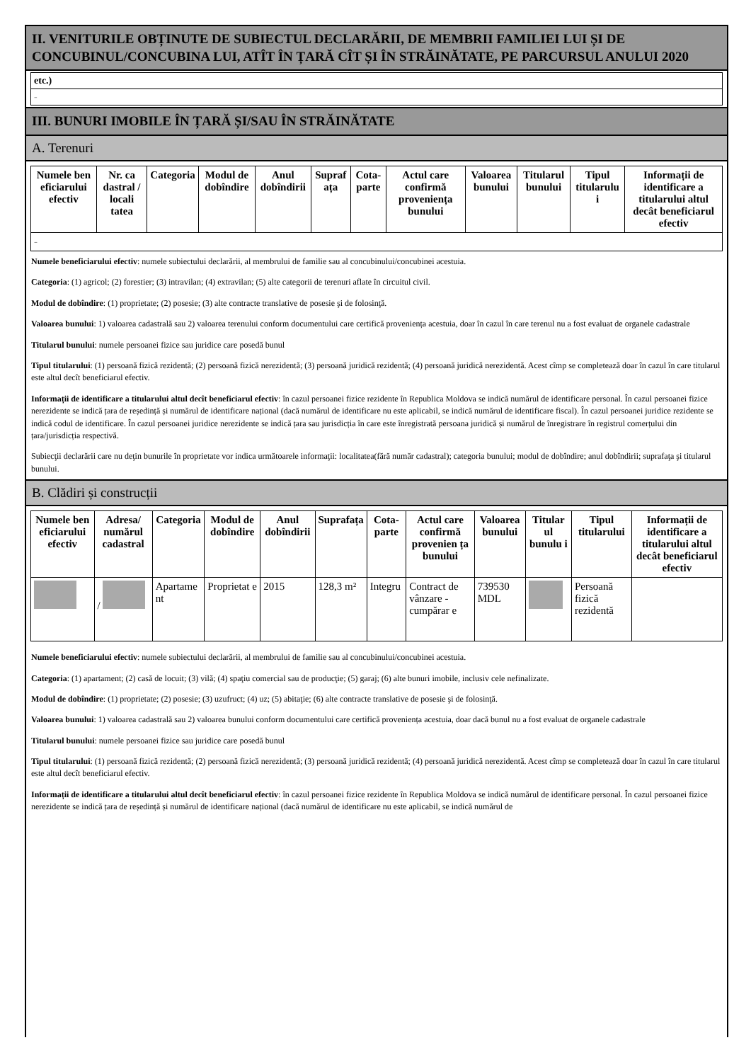II. VENITURILE OBȚINUTE DE SUBIECTUL DECLARĂRII, DE MEMBRII FAMILIEI LUI ȘI DE CONCUBINUL/CONCUBINA LUI, ATÎT ÎN ȚARĂ CÎT ȘI ÎN STRĂINĂTATE, PE PARCURSUL ANULUI 2020
etc.)
-
III. BUNURI IMOBILE ÎN ȚARĂ ȘI/SAU ÎN STRĂINĂTATE
A. Terenuri
| Numele ben eficiarului efectiv | Nr. ca dastral / locali tatea | Categoria | Modul de dobîndire | Anul dobîndirii | Supraf ața | Cota-parte | Actul care confirmă proveniența bunului | Valoarea bunului | Titularul bunului | Tipul titularulu i | Informații de identificare a titularului altul decât beneficiarul efectiv |
| --- | --- | --- | --- | --- | --- | --- | --- | --- | --- | --- | --- |
| - | | | | | | | | | | | |
Numele beneficiarului efectiv: numele subiectului declarării, al membrului de familie sau al concubinului/concubinei acestuia.
Categoria: (1) agricol; (2) forestier; (3) intravilan; (4) extravilan; (5) alte categorii de terenuri aflate în circuitul civil.
Modul de dobîndire: (1) proprietate; (2) posesie; (3) alte contracte translative de posesie şi de folosinţă.
Valoarea bunului: 1) valoarea cadastrală sau 2) valoarea terenului conform documentului care certifică proveniența acestuia, doar în cazul în care terenul nu a fost evaluat de organele cadastrale
Titularul bunului: numele persoanei fizice sau juridice care posedă bunul
Tipul titularului: (1) persoană fizică rezidentă; (2) persoană fizică nerezidentă; (3) persoană juridică rezidentă; (4) persoană juridică nerezidentă. Acest cîmp se completează doar în cazul în care titularul este altul decît beneficiarul efectiv.
Informații de identificare a titularului altul decît beneficiarul efectiv: în cazul persoanei fizice rezidente în Republica Moldova se indică numărul de identificare personal. În cazul persoanei fizice nerezidente se indică țara de reședință și numărul de identificare național (dacă numărul de identificare nu este aplicabil, se indică numărul de identificare fiscal). În cazul persoanei juridice rezidente se indică codul de identificare. În cazul persoanei juridice nerezidente se indică țara sau jurisdicția în care este înregistrată persoana juridică și numărul de înregistrare în registrul comerțului din țara/jurisdicția respectivă.
Subiecţii declarării care nu deţin bunurile în proprietate vor indica următoarele informaţii: localitatea(fără număr cadastral); categoria bunului; modul de dobîndire; anul dobîndirii; suprafaţa şi titularul bunului.
B. Clădiri și construcții
| Numele ben eficiarului efectiv | Adresa/ numărul cadastral | Categoria | Modul de dobîndire | Anul dobîndirii | Suprafața | Cota-parte | Actul care confirmă provenien ța bunului | Valoarea bunului | Titular ul bunulu i | Tipul titularului | Informații de identificare a titularului altul decât beneficiarul efectiv |
| --- | --- | --- | --- | --- | --- | --- | --- | --- | --- | --- | --- |
| | / | Apartame nt | Proprietat e | 2015 | 128,3 m² | Integru | Contract de vânzare -cumpărar e | 739530 MDL | | Persoană fizică rezidentă | |
Numele beneficiarului efectiv: numele subiectului declarării, al membrului de familie sau al concubinului/concubinei acestuia.
Categoria: (1) apartament; (2) casă de locuit; (3) vilă; (4) spaţiu comercial sau de producţie; (5) garaj; (6) alte bunuri imobile, inclusiv cele nefinalizate.
Modul de dobîndire: (1) proprietate; (2) posesie; (3) uzufruct; (4) uz; (5) abitaţie; (6) alte contracte translative de posesie şi de folosinţă.
Valoarea bunului: 1) valoarea cadastrală sau 2) valoarea bunului conform documentului care certifică proveniența acestuia, doar dacă bunul nu a fost evaluat de organele cadastrale
Titularul bunului: numele persoanei fizice sau juridice care posedă bunul
Tipul titularului: (1) persoană fizică rezidentă; (2) persoană fizică nerezidentă; (3) persoană juridică rezidentă; (4) persoană juridică nerezidentă. Acest cîmp se completează doar în cazul în care titularul este altul decît beneficiarul efectiv.
Informații de identificare a titularului altul decît beneficiarul efectiv: în cazul persoanei fizice rezidente în Republica Moldova se indică numărul de identificare personal. În cazul persoanei fizice nerezidente se indică țara de reședință și numărul de identificare național (dacă numărul de identificare nu este aplicabil, se indică numărul de